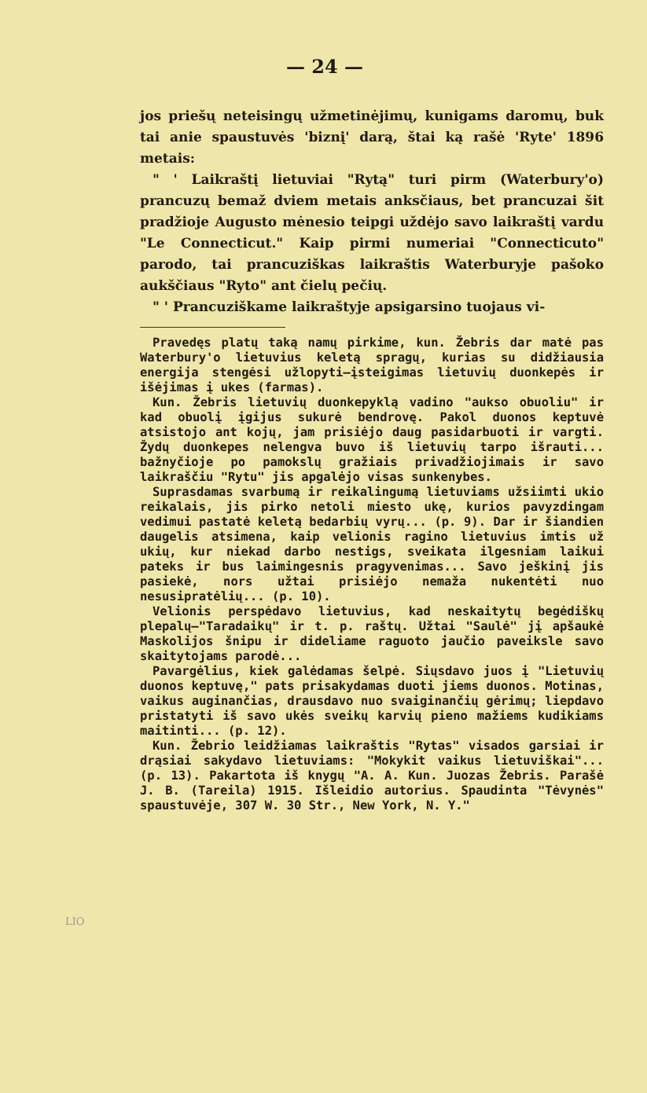— 24 —
jos priešų neteisingų užmetinėjimų, kunigams daromų, buk tai anie spaustuvės 'biznį' darą, štai ką rašė 'Ryte' 1896 metais:
" ' Laikraštį lietuviai "Rytą" turi pirm (Waterbury'o) prancuzų bemaž dviem metais anksčiaus, bet prancuzai šit pradžioje Augusto mėnesio teipgi uždėjo savo laikraštį vardu "Le Connecticut." Kaip pirmi numeriai "Connecticuto" parodo, tai prancuziškas laikraštis Waterburyje pašoko aukščiaus "Ryto" ant čielų pečių.
" ' Prancuziškame laikraštyje apsigarsino tuojaus vi-
Pravedęs platų taką namų pirkime, kun. Žebris dar matė pas Waterbury'o lietuvius keletą spragų, kurias su didžiausia energija stengėsi užlopyti—įsteigimas lietuvių duonkepės ir išėjimas į ukes (farmas).
Kun. Žebris lietuvių duonkepyklą vadino "aukso obuoliu" ir kad obuolį įgijus sukurė bendrovę. Pakol duonos keptuvė atsistojo ant kojų, jam prisiėjo daug pasidarbuoti ir vargti. Žydų duonkepes nelengva buvo iš lietuvių tarpo išrauti... bažnyčioje po pamokslų gražiais privadžiojimais ir savo laikraščiu "Rytu" jis apgalėjo visas sunkenybes.
Suprasdamas svarbumą ir reikalingumą lietuviams užsiimti ukio reikalais, jis pirko netoli miesto ukę, kurios pavyzdingam vedimui pastatė keletą bedarbių vyrų... (p. 9). Dar ir šiandien daugelis atsimena, kaip velionis ragino lietuvius imtis už ukių, kur niekad darbo nestigs, sveikata ilgesniam laikui pateks ir bus laimingesnis pragyvenimas... Savo ješkinį jis pasiekė, nors užtai prisiėjo nemaža nukentėti nuo nesusipratėlių... (p. 10).
Velionis perspėdavo lietuvius, kad neskaitytų begėdiškų plepalų—"Taradaikų" ir t. p. raštų. Užtai "Saulė" jį apšaukė Maskolijos šnipu ir dideliame raguoto jaučio paveiksle savo skaitytojams parodė...
Pavargėlius, kiek galėdamas šelpė. Siųsdavo juos į "Lietuvių duonos keptuvę," pats prisakydamas duoti jiems duonos. Motinas, vaikus auginančias, drausdavo nuo svaiginančių gėrimų; liepdavo pristatyti iš savo ukės sveikų karvių pieno mažiems kudikiams maitinti... (p. 12).
Kun. Žebrio leidžiamas laikraštis "Rytas" visados garsiai ir drąsiai sakydavo lietuviams: "Mokykit vaikus lietuviškai"... (p. 13). Pakartota iš knygų "A. A. Kun. Juozas Žebris. Parašė J. B. (Tareila) 1915. Išleidio autorius. Spaudinta "Tėvynės" spaustuvėje, 307 W. 30 Str., New York, N. Y."
LIO